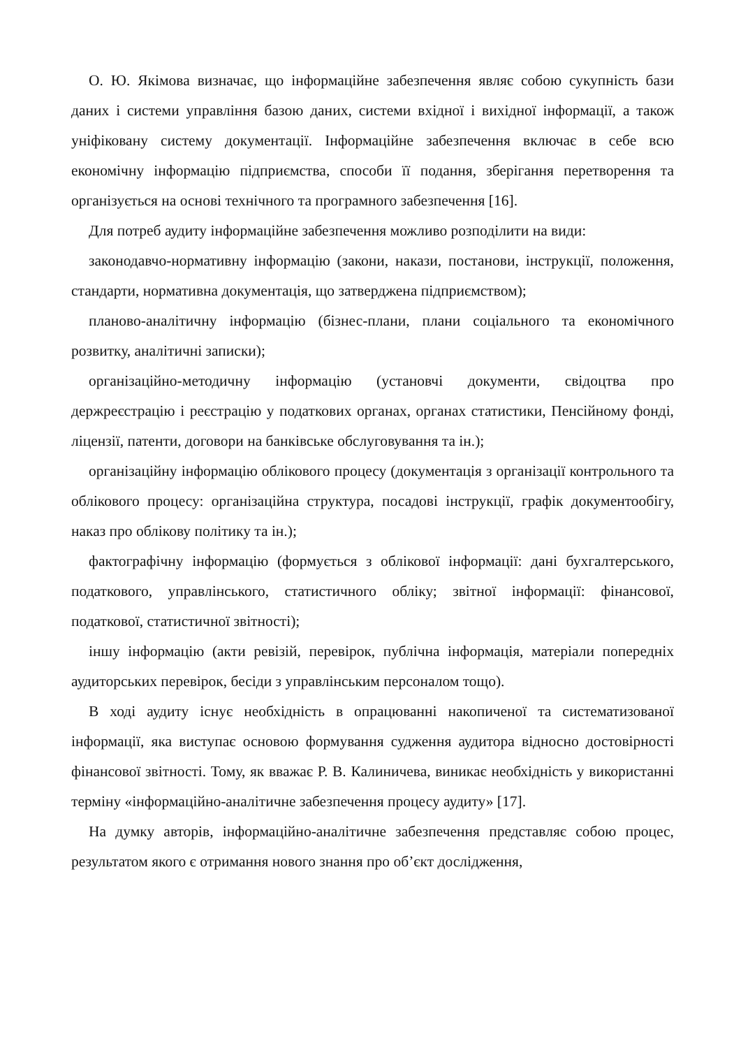О. Ю. Якімова визначає, що інформаційне забезпечення являє собою сукупність бази даних і системи управління базою даних, системи вхідної і вихідної інформації, а також уніфіковану систему документації. Інформаційне забезпечення включає в себе всю економічну інформацію підприємства, способи її подання, зберігання перетворення та організується на основі технічного та програмного забезпечення [16].
Для потреб аудиту інформаційне забезпечення можливо розподілити на види:
законодавчо-нормативну інформацію (закони, накази, постанови, інструкції, положення, стандарти, нормативна документація, що затверджена підприємством);
планово-аналітичну інформацію (бізнес-плани, плани соціального та економічного розвитку, аналітичні записки);
організаційно-методичну інформацію (установчі документи, свідоцтва про держреєстрацію і реєстрацію у податкових органах, органах статистики, Пенсійному фонді, ліцензії, патенти, договори на банківське обслуговування та ін.);
організаційну інформацію облікового процесу (документація з організації контрольного та облікового процесу: організаційна структура, посадові інструкції, графік документообігу, наказ про облікову політику та ін.);
фактографічну інформацію (формується з облікової інформації: дані бухгалтерського, податкового, управлінського, статистичного обліку; звітної інформації: фінансової, податкової, статистичної звітності);
іншу інформацію (акти ревізій, перевірок, публічна інформація, матеріали попередніх аудиторських перевірок, бесіди з управлінським персоналом тощо).
В ході аудиту існує необхідність в опрацюванні накопиченої та систематизованої інформації, яка виступає основою формування судження аудитора відносно достовірності фінансової звітності. Тому, як вважає Р. В. Калиничева, виникає необхідність у використанні терміну «інформаційно-аналітичне забезпечення процесу аудиту» [17].
На думку авторів, інформаційно-аналітичне забезпечення представляє собою процес, результатом якого є отримання нового знання про об’єкт дослідження,